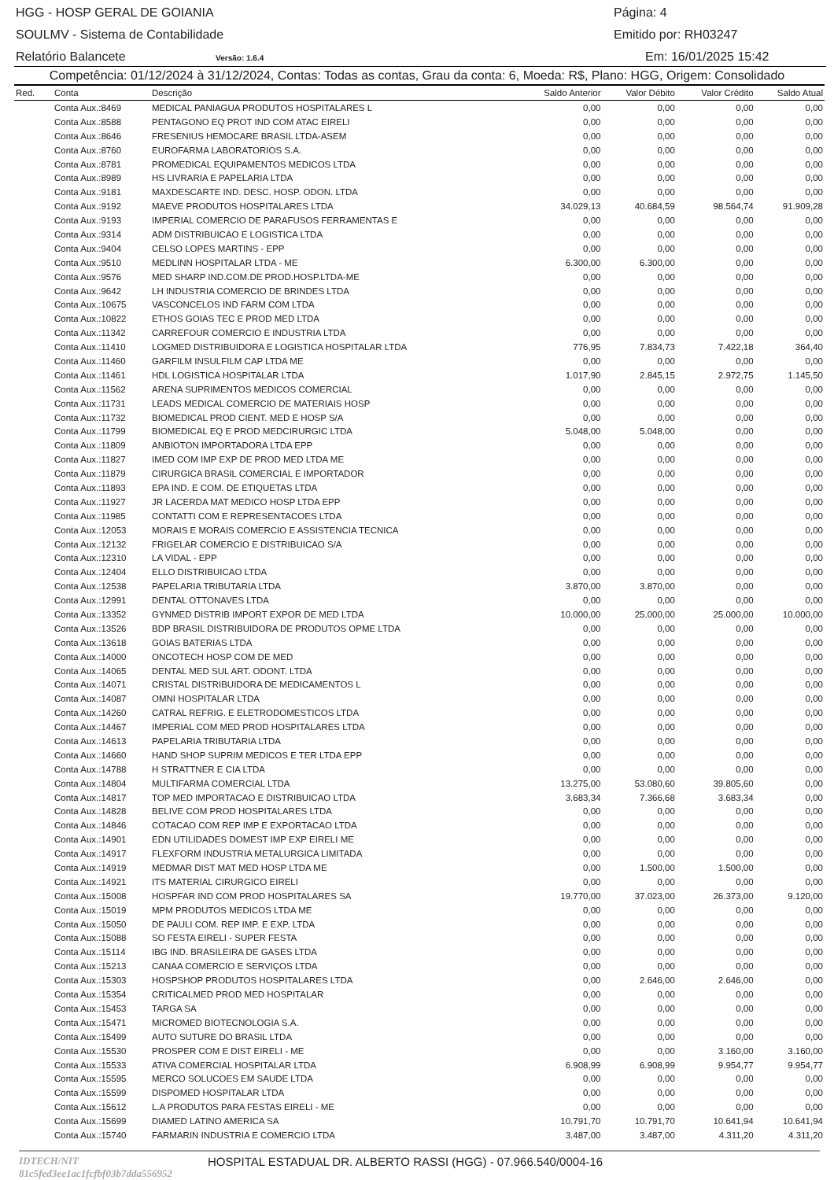HGG - HOSP GERAL DE GOIANIA Página: 4
SOULMV - Sistema de Contabilidade Emitido por: RH03247
Relatório Balancete Versão: 1.6.4 Em: 16/01/2025 15:42
Competência: 01/12/2024 à 31/12/2024, Contas: Todas as contas, Grau da conta: 6, Moeda: R$, Plano: HGG, Origem: Consolidado
| Red. | Conta | Descrição | Saldo Anterior | Valor Débito | Valor Crédito | Saldo Atual |
| --- | --- | --- | --- | --- | --- | --- |
| | Conta Aux.:8469 | MEDICAL PANIAGUA PRODUTOS HOSPITALARES L | 0,00 | 0,00 | 0,00 | 0,00 |
| | Conta Aux.:8588 | PENTAGONO EQ PROT IND COM ATAC EIRELI | 0,00 | 0,00 | 0,00 | 0,00 |
| | Conta Aux.:8646 | FRESENIUS HEMOCARE BRASIL LTDA-ASEM | 0,00 | 0,00 | 0,00 | 0,00 |
| | Conta Aux.:8760 | EUROFARMA LABORATORIOS S.A. | 0,00 | 0,00 | 0,00 | 0,00 |
| | Conta Aux.:8781 | PROMEDICAL EQUIPAMENTOS MEDICOS LTDA | 0,00 | 0,00 | 0,00 | 0,00 |
| | Conta Aux.:8989 | HS LIVRARIA E PAPELARIA LTDA | 0,00 | 0,00 | 0,00 | 0,00 |
| | Conta Aux.:9181 | MAXDESCARTE IND. DESC. HOSP. ODON. LTDA | 0,00 | 0,00 | 0,00 | 0,00 |
| | Conta Aux.:9192 | MAEVE PRODUTOS HOSPITALARES LTDA | 34.029,13 | 40.684,59 | 98.564,74 | 91.909,28 |
| | Conta Aux.:9193 | IMPERIAL COMERCIO DE PARAFUSOS FERRAMENTAS E | 0,00 | 0,00 | 0,00 | 0,00 |
| | Conta Aux.:9314 | ADM DISTRIBUICAO E LOGISTICA LTDA | 0,00 | 0,00 | 0,00 | 0,00 |
| | Conta Aux.:9404 | CELSO LOPES MARTINS - EPP | 0,00 | 0,00 | 0,00 | 0,00 |
| | Conta Aux.:9510 | MEDLINN HOSPITALAR LTDA - ME | 6.300,00 | 6.300,00 | 0,00 | 0,00 |
| | Conta Aux.:9576 | MED SHARP IND.COM.DE PROD.HOSP.LTDA-ME | 0,00 | 0,00 | 0,00 | 0,00 |
| | Conta Aux.:9642 | LH INDUSTRIA COMERCIO DE BRINDES LTDA | 0,00 | 0,00 | 0,00 | 0,00 |
| | Conta Aux.:10675 | VASCONCELOS IND FARM COM LTDA | 0,00 | 0,00 | 0,00 | 0,00 |
| | Conta Aux.:10822 | ETHOS GOIAS TEC E PROD MED LTDA | 0,00 | 0,00 | 0,00 | 0,00 |
| | Conta Aux.:11342 | CARREFOUR COMERCIO E INDUSTRIA LTDA | 0,00 | 0,00 | 0,00 | 0,00 |
| | Conta Aux.:11410 | LOGMED DISTRIBUIDORA E LOGISTICA HOSPITALAR LTDA | 776,95 | 7.834,73 | 7.422,18 | 364,40 |
| | Conta Aux.:11460 | GARFILM INSULFILM CAP LTDA ME | 0,00 | 0,00 | 0,00 | 0,00 |
| | Conta Aux.:11461 | HDL LOGISTICA HOSPITALAR LTDA | 1.017,90 | 2.845,15 | 2.972,75 | 1.145,50 |
| | Conta Aux.:11562 | ARENA SUPRIMENTOS MEDICOS COMERCIAL | 0,00 | 0,00 | 0,00 | 0,00 |
| | Conta Aux.:11731 | LEADS MEDICAL COMERCIO DE MATERIAIS HOSP | 0,00 | 0,00 | 0,00 | 0,00 |
| | Conta Aux.:11732 | BIOMEDICAL PROD CIENT. MED E HOSP S/A | 0,00 | 0,00 | 0,00 | 0,00 |
| | Conta Aux.:11799 | BIOMEDICAL EQ E PROD MEDCIRURGIC LTDA | 5.048,00 | 5.048,00 | 0,00 | 0,00 |
| | Conta Aux.:11809 | ANBIOTON IMPORTADORA LTDA EPP | 0,00 | 0,00 | 0,00 | 0,00 |
| | Conta Aux.:11827 | IMED COM IMP EXP DE PROD MED LTDA ME | 0,00 | 0,00 | 0,00 | 0,00 |
| | Conta Aux.:11879 | CIRURGICA BRASIL COMERCIAL E IMPORTADOR | 0,00 | 0,00 | 0,00 | 0,00 |
| | Conta Aux.:11893 | EPA IND. E COM. DE ETIQUETAS LTDA | 0,00 | 0,00 | 0,00 | 0,00 |
| | Conta Aux.:11927 | JR LACERDA MAT MEDICO HOSP LTDA EPP | 0,00 | 0,00 | 0,00 | 0,00 |
| | Conta Aux.:11985 | CONTATTI COM E REPRESENTACOES LTDA | 0,00 | 0,00 | 0,00 | 0,00 |
| | Conta Aux.:12053 | MORAIS E MORAIS COMERCIO E ASSISTENCIA TECNICA | 0,00 | 0,00 | 0,00 | 0,00 |
| | Conta Aux.:12132 | FRIGELAR COMERCIO E DISTRIBUICAO S/A | 0,00 | 0,00 | 0,00 | 0,00 |
| | Conta Aux.:12310 | LA VIDAL - EPP | 0,00 | 0,00 | 0,00 | 0,00 |
| | Conta Aux.:12404 | ELLO DISTRIBUICAO LTDA | 0,00 | 0,00 | 0,00 | 0,00 |
| | Conta Aux.:12538 | PAPELARIA TRIBUTARIA LTDA | 3.870,00 | 3.870,00 | 0,00 | 0,00 |
| | Conta Aux.:12991 | DENTAL OTTONAVES LTDA | 0,00 | 0,00 | 0,00 | 0,00 |
| | Conta Aux.:13352 | GYNMED DISTRIB IMPORT EXPOR DE MED LTDA | 10.000,00 | 25.000,00 | 25.000,00 | 10.000,00 |
| | Conta Aux.:13526 | BDP BRASIL DISTRIBUIDORA DE PRODUTOS OPME LTDA | 0,00 | 0,00 | 0,00 | 0,00 |
| | Conta Aux.:13618 | GOIAS BATERIAS LTDA | 0,00 | 0,00 | 0,00 | 0,00 |
| | Conta Aux.:14000 | ONCOTECH HOSP COM DE MED | 0,00 | 0,00 | 0,00 | 0,00 |
| | Conta Aux.:14065 | DENTAL MED SUL ART. ODONT. LTDA | 0,00 | 0,00 | 0,00 | 0,00 |
| | Conta Aux.:14071 | CRISTAL DISTRIBUIDORA DE MEDICAMENTOS L | 0,00 | 0,00 | 0,00 | 0,00 |
| | Conta Aux.:14087 | OMNI HOSPITALAR LTDA | 0,00 | 0,00 | 0,00 | 0,00 |
| | Conta Aux.:14260 | CATRAL REFRIG. E ELETRODOMESTICOS LTDA | 0,00 | 0,00 | 0,00 | 0,00 |
| | Conta Aux.:14467 | IMPERIAL COM MED PROD HOSPITALARES LTDA | 0,00 | 0,00 | 0,00 | 0,00 |
| | Conta Aux.:14613 | PAPELARIA TRIBUTARIA LTDA | 0,00 | 0,00 | 0,00 | 0,00 |
| | Conta Aux.:14660 | HAND SHOP SUPRIM MEDICOS E TER LTDA EPP | 0,00 | 0,00 | 0,00 | 0,00 |
| | Conta Aux.:14788 | H STRATTNER E CIA LTDA | 0,00 | 0,00 | 0,00 | 0,00 |
| | Conta Aux.:14804 | MULTIFARMA COMERCIAL LTDA | 13.275,00 | 53.080,60 | 39.805,60 | 0,00 |
| | Conta Aux.:14817 | TOP MED IMPORTACAO E DISTRIBUICAO LTDA | 3.683,34 | 7.366,68 | 3.683,34 | 0,00 |
| | Conta Aux.:14828 | BELIVE COM PROD HOSPITALARES LTDA | 0,00 | 0,00 | 0,00 | 0,00 |
| | Conta Aux.:14846 | COTACAO COM REP IMP E EXPORTACAO LTDA | 0,00 | 0,00 | 0,00 | 0,00 |
| | Conta Aux.:14901 | EDN UTILIDADES DOMEST IMP EXP EIRELI ME | 0,00 | 0,00 | 0,00 | 0,00 |
| | Conta Aux.:14917 | FLEXFORM INDUSTRIA METALURGICA LIMITADA | 0,00 | 0,00 | 0,00 | 0,00 |
| | Conta Aux.:14919 | MEDMAR DIST MAT MED HOSP LTDA ME | 0,00 | 1.500,00 | 1.500,00 | 0,00 |
| | Conta Aux.:14921 | ITS MATERIAL CIRURGICO EIRELI | 0,00 | 0,00 | 0,00 | 0,00 |
| | Conta Aux.:15008 | HOSPFAR IND COM PROD HOSPITALARES SA | 19.770,00 | 37.023,00 | 26.373,00 | 9.120,00 |
| | Conta Aux.:15019 | MPM PRODUTOS MEDICOS LTDA ME | 0,00 | 0,00 | 0,00 | 0,00 |
| | Conta Aux.:15050 | DE PAULI COM. REP IMP. E EXP. LTDA | 0,00 | 0,00 | 0,00 | 0,00 |
| | Conta Aux.:15088 | SO FESTA EIRELI - SUPER FESTA | 0,00 | 0,00 | 0,00 | 0,00 |
| | Conta Aux.:15114 | IBG IND. BRASILEIRA DE GASES LTDA | 0,00 | 0,00 | 0,00 | 0,00 |
| | Conta Aux.:15213 | CANAA COMERCIO E SERVIÇOS LTDA | 0,00 | 0,00 | 0,00 | 0,00 |
| | Conta Aux.:15303 | HOSPSHOP PRODUTOS HOSPITALARES LTDA | 0,00 | 2.646,00 | 2.646,00 | 0,00 |
| | Conta Aux.:15354 | CRITICALMED PROD MED HOSPITALAR | 0,00 | 0,00 | 0,00 | 0,00 |
| | Conta Aux.:15453 | TARGA SA | 0,00 | 0,00 | 0,00 | 0,00 |
| | Conta Aux.:15471 | MICROMED BIOTECNOLOGIA S.A. | 0,00 | 0,00 | 0,00 | 0,00 |
| | Conta Aux.:15499 | AUTO SUTURE DO BRASIL LTDA | 0,00 | 0,00 | 0,00 | 0,00 |
| | Conta Aux.:15530 | PROSPER COM E DIST EIRELI - ME | 0,00 | 0,00 | 3.160,00 | 3.160,00 |
| | Conta Aux.:15533 | ATIVA COMERCIAL HOSPITALAR LTDA | 6.908,99 | 6.908,99 | 9.954,77 | 9.954,77 |
| | Conta Aux.:15595 | MERCO SOLUCOES EM SAUDE LTDA | 0,00 | 0,00 | 0,00 | 0,00 |
| | Conta Aux.:15599 | DISPOMED HOSPITALAR LTDA | 0,00 | 0,00 | 0,00 | 0,00 |
| | Conta Aux.:15612 | L.A PRODUTOS PARA FESTAS EIRELI - ME | 0,00 | 0,00 | 0,00 | 0,00 |
| | Conta Aux.:15699 | DIAMED LATINO AMERICA SA | 10.791,70 | 10.791,70 | 10.641,94 | 10.641,94 |
| | Conta Aux.:15740 | FARMARIN INDUSTRIA E COMERCIO LTDA | 3.487,00 | 3.487,00 | 4.311,20 | 4.311,20 |
IDTECH/NIT 81c5fed3ee1ac1fcfbf03b7dda556952 HOSPITAL ESTADUAL DR. ALBERTO RASSI (HGG) - 07.966.540/0004-16